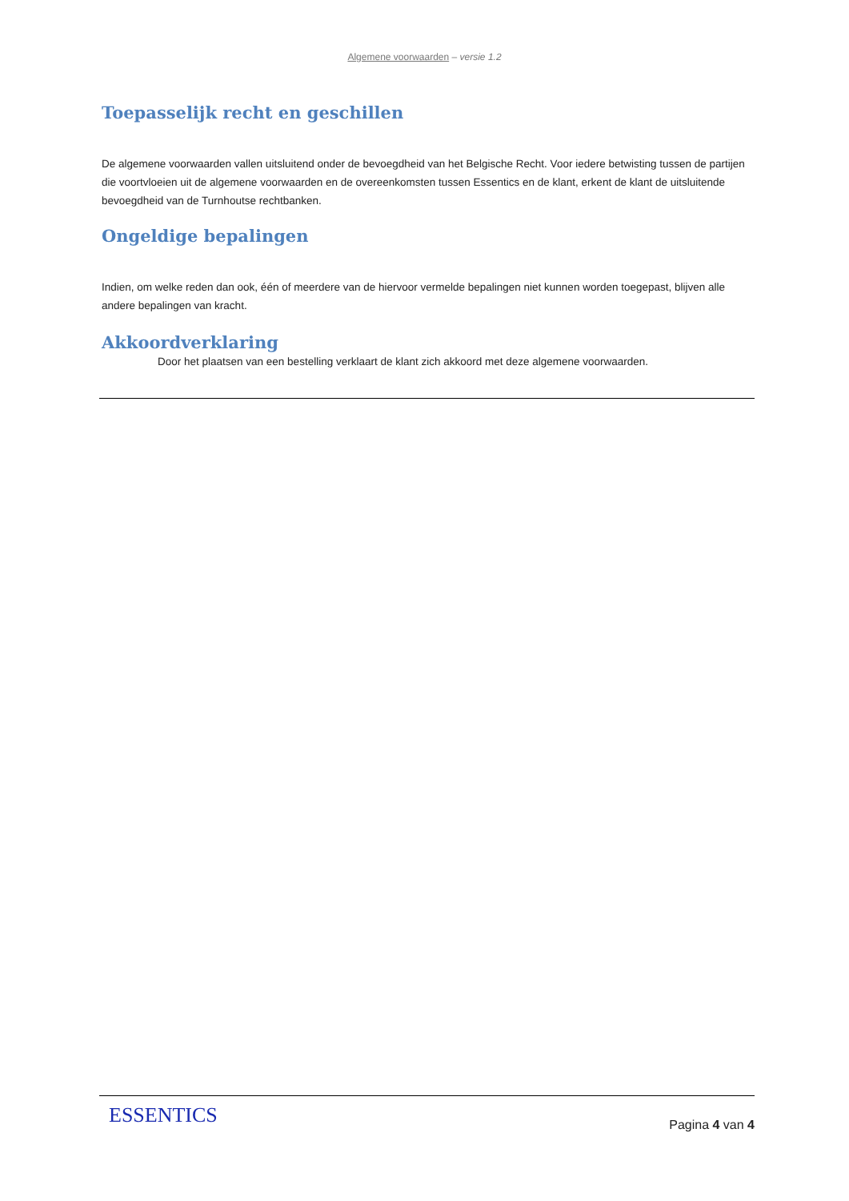Algemene voorwaarden – versie 1.2
Toepasselijk recht en geschillen
De algemene voorwaarden vallen uitsluitend onder de bevoegdheid van het Belgische Recht. Voor iedere betwisting tussen de partijen die voortvloeien uit de algemene voorwaarden en de overeenkomsten tussen Essentics en de klant, erkent de klant de uitsluitende bevoegdheid van de Turnhoutse rechtbanken.
Ongeldige bepalingen
Indien, om welke reden dan ook, één of meerdere van de hiervoor vermelde bepalingen niet kunnen worden toegepast, blijven alle andere bepalingen van kracht.
Akkoordverklaring
Door het plaatsen van een bestelling verklaart de klant zich akkoord met deze algemene voorwaarden.
ESSENTICS
Pagina 4 van 4